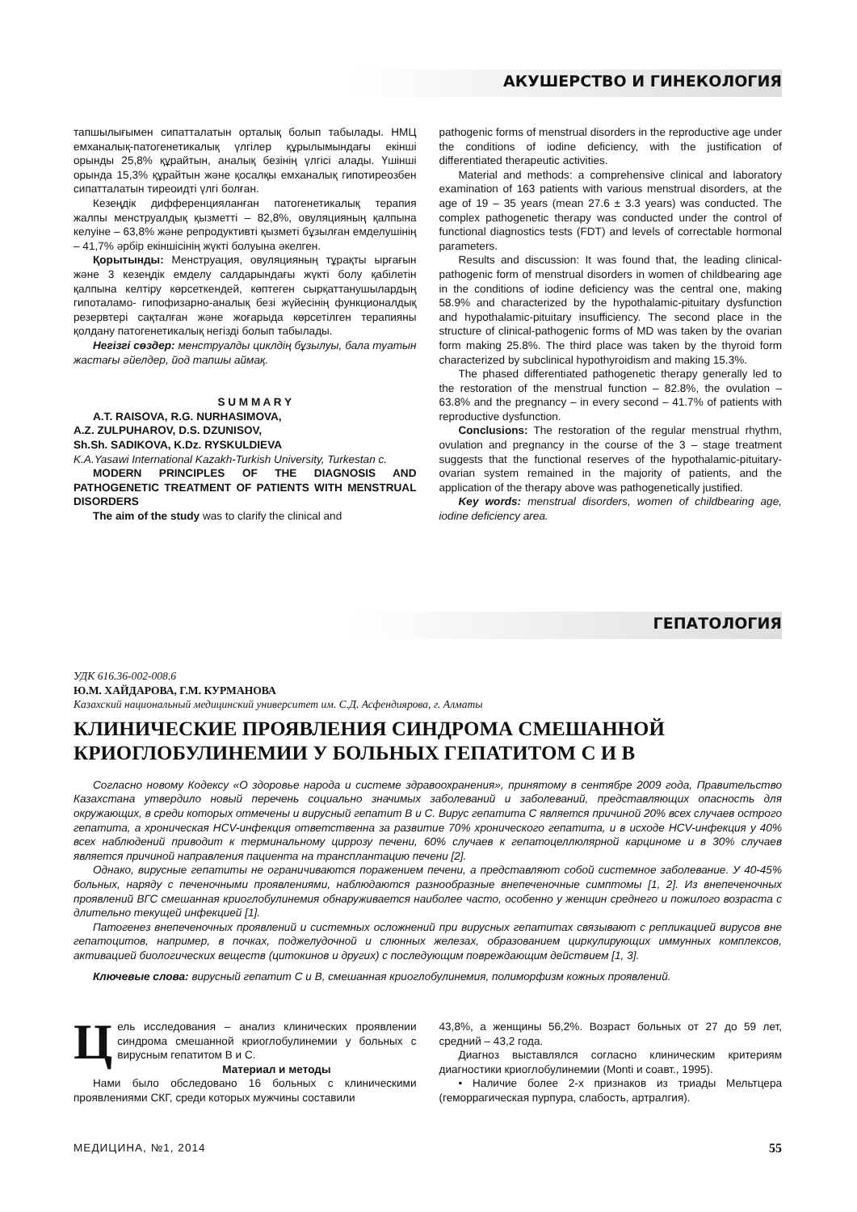АКУШЕРСТВО И ГИНЕКОЛОГИЯ
тапшылығымен сипатталатын орталық болып табылады. НМЦ емханалық-патогенетикалық үлгілер құрылымындағы екінші орынды 25,8% құрайтын, аналық безінің үлгісі алады. Үшінші орында 15,3% құрайтын және қосалқы емханалық гипотиреозбен сипатталатын тиреоидті үлгі болған.
Кезеңдік дифференцияланған патогенетикалық терапия жалпы менструалдық қызметті – 82,8%, овуляцияның қалпына келуіне – 63,8% және репродуктивті қызметі бұзылған емделушінің – 41,7% әрбір екіншісінің жүкті болуына әкелген.
Қорытынды: Менструация, овуляцияның тұрақты ырғағын және 3 кезеңдік емделу салдарындағы жүкті болу қабілетін қалпына келтіру көрсеткендей, көптеген сырқаттанушылардың гипоталамо- гипофизарно-аналық безі жүйесінің функционалдық резервтері сақталған және жоғарыда көрсетілген терапияны қолдану патогенетикалық негізді болып табылады.
Негізгі сөздер: менструалды циклдің бұзылуы, бала туатын жастағы әйелдер, йод тапшы аймақ.
S U M M A R Y
A.T. RAISOVA, R.G. NURHASIMOVA,
A.Z. ZULPUHAROV, D.S. DZUNISOV,
Sh.Sh. SADIKOVA, K.Dz. RYSKULDIEVA
K.A.Yasawi International Kazakh-Turkish University, Turkestan c.
MODERN PRINCIPLES OF THE DIAGNOSIS AND PATHOGENETIC TREATMENT OF PATIENTS WITH MENSTRUAL DISORDERS
The aim of the study was to clarify the clinical and
pathogenic forms of menstrual disorders in the reproductive age under the conditions of iodine deficiency, with the justification of differentiated therapeutic activities.
Material and methods: a comprehensive clinical and laboratory examination of 163 patients with various menstrual disorders, at the age of 19 – 35 years (mean 27.6 ± 3.3 years) was conducted. The complex pathogenetic therapy was conducted under the control of functional diagnostics tests (FDT) and levels of correctable hormonal parameters.
Results and discussion: It was found that, the leading clinical-pathogenic form of menstrual disorders in women of childbearing age in the conditions of iodine deficiency was the central one, making 58.9% and characterized by the hypothalamic-pituitary dysfunction and hypothalamic-pituitary insufficiency. The second place in the structure of clinical-pathogenic forms of MD was taken by the ovarian form making 25.8%. The third place was taken by the thyroid form characterized by subclinical hypothyroidism and making 15.3%.
The phased differentiated pathogenetic therapy generally led to the restoration of the menstrual function – 82.8%, the ovulation – 63.8% and the pregnancy – in every second – 41.7% of patients with reproductive dysfunction.
Conclusions: The restoration of the regular menstrual rhythm, ovulation and pregnancy in the course of the 3 – stage treatment suggests that the functional reserves of the hypothalamic-pituitary-ovarian system remained in the majority of patients, and the application of the therapy above was pathogenetically justified.
Key words: menstrual disorders, women of childbearing age, iodine deficiency area.
ГЕПАТОЛОГИЯ
УДК 616.36-002-008.6
Ю.М. ХАЙДАРОВА, Г.М. КУРМАНОВА
Казахский национальный медицинский университет им. С.Д. Асфендиярова, г. Алматы
КЛИНИЧЕСКИЕ ПРОЯВЛЕНИЯ СИНДРОМА СМЕШАННОЙ КРИОГЛОБУЛИНЕМИИ У БОЛЬНЫХ ГЕПАТИТОМ С И В
Согласно новому Кодексу «О здоровье народа и системе здравоохранения», принятому в сентябре 2009 года, Правительство Казахстана утвердило новый перечень социально значимых заболеваний и заболеваний, представляющих опасность для окружающих, в среди которых отмечены и вирусный гепатит В и С. Вирус гепатита С является причиной 20% всех случаев острого гепатита, а хроническая HCV-инфекция ответственна за развитие 70% хронического гепатита, и в исходе HCV-инфекция у 40% всех наблюдений приводит к терминальному циррозу печени, 60% случаев к гепатоцеллюлярной карциноме и в 30% случаев является причиной направления пациента на трансплантацию печени [2].
Однако, вирусные гепатиты не ограничиваются поражением печени, а представляют собой системное заболевание. У 40-45% больных, наряду с печеночными проявлениями, наблюдаются разнообразные внепеченочные симптомы [1, 2]. Из внепеченочных проявлений ВГС смешанная криоглобулинемия обнаруживается наиболее часто, особенно у женщин среднего и пожилого возраста с длительно текущей инфекцией [1].
Патогенез внепеченочных проявлений и системных осложнений при вирусных гепатитах связывают с репликацией вирусов вне гепатоцитов, например, в почках, поджелудочной и слюнных железах, образованием циркулирующих иммунных комплексов, активацией биологических веществ (цитокинов и других) с последующим повреждающим действием [1, 3].
Ключевые слова: вирусный гепатит С и В, смешанная криоглобулинемия, полиморфизм кожных проявлений.
Цель исследования – анализ клинических проявлении синдрома смешанной криоглобулинемии у больных с вирусным гепатитом В и С.
Материал и методы
Нами было обследовано 16 больных с клиническими проявлениями СКГ, среди которых мужчины составили
43,8%, а женщины 56,2%. Возраст больных от 27 до 59 лет, средний – 43,2 года.
Диагноз выставлялся согласно клиническим критериям диагностики криоглобулинемии (Monti и соавт., 1995).
• Наличие более 2-х признаков из триады Мельтцера (геморрагическая пурпура, слабость, артралгия).
МЕДИЦИНА, №1, 2014 55